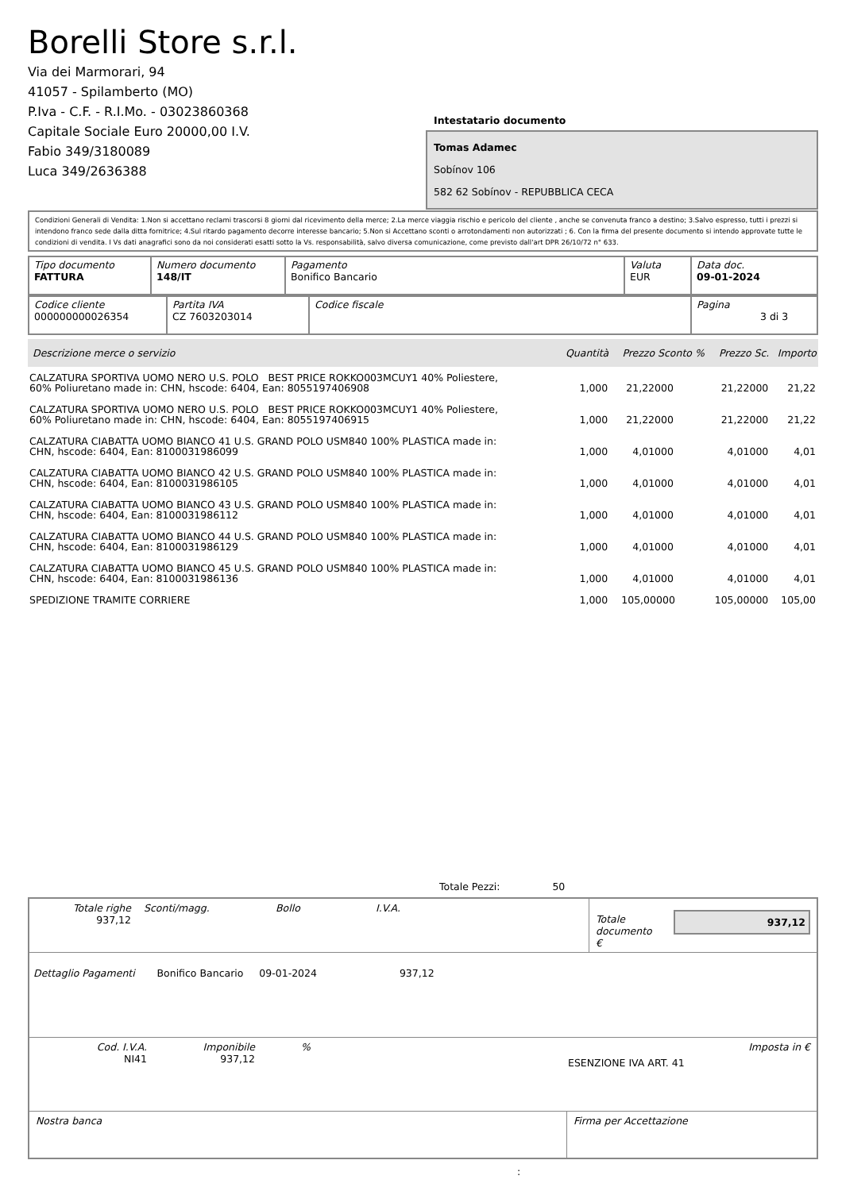Borelli Store s.r.l.
Via dei Marmorari, 94
41057 - Spilamberto (MO)
P.Iva - C.F. - R.I.Mo. - 03023860368
Capitale Sociale Euro 20000,00 I.V.
Fabio 349/3180089
Luca 349/2636388
Intestatario documento
Tomas Adamec
Sobínov 106
582 62 Sobínov - REPUBBLICA CECA
Condizioni Generali di Vendita: 1.Non si accettano reclami trascorsi 8 giorni dal ricevimento della merce; 2.La merce viaggia rischio e pericolo del cliente , anche se convenuta franco a destino; 3.Salvo espresso, tutti i prezzi si intendono franco sede dalla ditta fornitrice; 4.Sul ritardo pagamento decorre interesse bancario; 5.Non si Accettano sconti o arrotondamenti non autorizzati ; 6. Con la firma del presente documento si intendo approvate tutte le condizioni di vendita. I Vs dati anagrafici sono da noi considerati esatti sotto la Vs. responsabilità, salvo diversa comunicazione, come previsto dall'art DPR 26/10/72 n° 633.
| Tipo documento FATTURA | Numero documento 148/IT | Pagamento Bonifico Bancario | Valuta EUR | Data doc. 09-01-2024 |
| Codice cliente 000000000026354 | Partita IVA CZ 7603203014 | Codice fiscale | Pagina 3 di 3 |
| Descrizione merce o servizio | Quantità | Prezzo Sconto % | Prezzo Sc. | Importo |
| --- | --- | --- | --- | --- |
| CALZATURA SPORTIVA UOMO NERO U.S. POLO BEST PRICE ROKKO003MCUY1 40% Poliestere, 60% Poliuretano made in: CHN, hscode: 6404, Ean: 8055197406908 | 1,000 | 21,22000 | 21,22000 | 21,22 |
| CALZATURA SPORTIVA UOMO NERO U.S. POLO BEST PRICE ROKKO003MCUY1 40% Poliestere, 60% Poliuretano made in: CHN, hscode: 6404, Ean: 8055197406915 | 1,000 | 21,22000 | 21,22000 | 21,22 |
| CALZATURA CIABATTA UOMO BIANCO 41 U.S. GRAND POLO USM840 100% PLASTICA made in: CHN, hscode: 6404, Ean: 8100031986099 | 1,000 | 4,01000 | 4,01000 | 4,01 |
| CALZATURA CIABATTA UOMO BIANCO 42 U.S. GRAND POLO USM840 100% PLASTICA made in: CHN, hscode: 6404, Ean: 8100031986105 | 1,000 | 4,01000 | 4,01000 | 4,01 |
| CALZATURA CIABATTA UOMO BIANCO 43 U.S. GRAND POLO USM840 100% PLASTICA made in: CHN, hscode: 6404, Ean: 8100031986112 | 1,000 | 4,01000 | 4,01000 | 4,01 |
| CALZATURA CIABATTA UOMO BIANCO 44 U.S. GRAND POLO USM840 100% PLASTICA made in: CHN, hscode: 6404, Ean: 8100031986129 | 1,000 | 4,01000 | 4,01000 | 4,01 |
| CALZATURA CIABATTA UOMO BIANCO 45 U.S. GRAND POLO USM840 100% PLASTICA made in: CHN, hscode: 6404, Ean: 8100031986136 | 1,000 | 4,01000 | 4,01000 | 4,01 |
| SPEDIZIONE TRAMITE CORRIERE | 1,000 | 105,00000 | 105,00000 | 105,00 |
Totale Pezzi: 50
| Totale righe 937,12 | Sconti/magg. | Bollo | I.V.A. | Totale documento € | 937,12 |
Dettaglio Pagamenti Bonifico Bancario 09-01-2024 937,12
| Cod. I.V.A. NI41 | Imponibile 937,12 | % | ESENZIONE IVA ART. 41 | Imposta in € |
| Nostra banca | Firma per Accettazione |
: